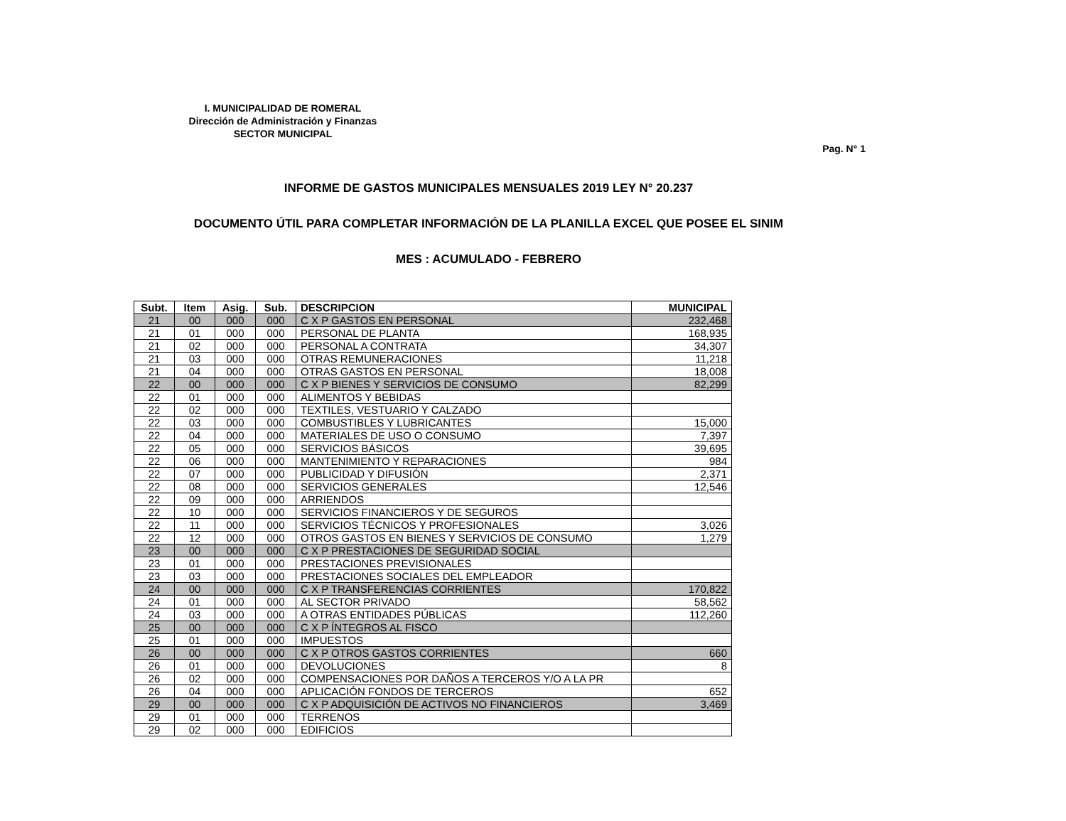I. MUNICIPALIDAD DE ROMERAL
Dirección de Administración y Finanzas
SECTOR MUNICIPAL
Pag. N° 1
INFORME DE GASTOS MUNICIPALES MENSUALES 2019 LEY N° 20.237
DOCUMENTO ÚTIL PARA COMPLETAR INFORMACIÓN DE LA PLANILLA EXCEL QUE POSEE EL SINIM
MES : ACUMULADO - FEBRERO
| Subt. | Item | Asig. | Sub. | DESCRIPCION | MUNICIPAL |
| --- | --- | --- | --- | --- | --- |
| 21 | 00 | 000 | 000 | C X P GASTOS EN PERSONAL | 232,468 |
| 21 | 01 | 000 | 000 | PERSONAL DE PLANTA | 168,935 |
| 21 | 02 | 000 | 000 | PERSONAL A CONTRATA | 34,307 |
| 21 | 03 | 000 | 000 | OTRAS REMUNERACIONES | 11,218 |
| 21 | 04 | 000 | 000 | OTRAS GASTOS EN PERSONAL | 18,008 |
| 22 | 00 | 000 | 000 | C X P BIENES Y SERVICIOS DE CONSUMO | 82,299 |
| 22 | 01 | 000 | 000 | ALIMENTOS Y BEBIDAS | |
| 22 | 02 | 000 | 000 | TEXTILES, VESTUARIO Y CALZADO | |
| 22 | 03 | 000 | 000 | COMBUSTIBLES Y LUBRICANTES | 15,000 |
| 22 | 04 | 000 | 000 | MATERIALES DE USO O CONSUMO | 7,397 |
| 22 | 05 | 000 | 000 | SERVICIOS BÁSICOS | 39,695 |
| 22 | 06 | 000 | 000 | MANTENIMIENTO Y REPARACIONES | 984 |
| 22 | 07 | 000 | 000 | PUBLICIDAD Y DIFUSIÓN | 2,371 |
| 22 | 08 | 000 | 000 | SERVICIOS GENERALES | 12,546 |
| 22 | 09 | 000 | 000 | ARRIENDOS | |
| 22 | 10 | 000 | 000 | SERVICIOS FINANCIEROS Y DE SEGUROS | |
| 22 | 11 | 000 | 000 | SERVICIOS TÉCNICOS Y PROFESIONALES | 3,026 |
| 22 | 12 | 000 | 000 | OTROS GASTOS EN BIENES Y SERVICIOS DE CONSUMO | 1,279 |
| 23 | 00 | 000 | 000 | C X P PRESTACIONES DE SEGURIDAD SOCIAL | |
| 23 | 01 | 000 | 000 | PRESTACIONES PREVISIONALES | |
| 23 | 03 | 000 | 000 | PRESTACIONES SOCIALES DEL EMPLEADOR | |
| 24 | 00 | 000 | 000 | C X P TRANSFERENCIAS CORRIENTES | 170,822 |
| 24 | 01 | 000 | 000 | AL SECTOR PRIVADO | 58,562 |
| 24 | 03 | 000 | 000 | A OTRAS ENTIDADES PÚBLICAS | 112,260 |
| 25 | 00 | 000 | 000 | C X P ÍNTEGROS AL FISCO | |
| 25 | 01 | 000 | 000 | IMPUESTOS | |
| 26 | 00 | 000 | 000 | C X P OTROS GASTOS CORRIENTES | 660 |
| 26 | 01 | 000 | 000 | DEVOLUCIONES | 8 |
| 26 | 02 | 000 | 000 | COMPENSACIONES POR DAÑOS A TERCEROS Y/O A LA PR | |
| 26 | 04 | 000 | 000 | APLICACIÓN FONDOS DE TERCEROS | 652 |
| 29 | 00 | 000 | 000 | C X P ADQUISICIÓN DE ACTIVOS NO FINANCIEROS | 3,469 |
| 29 | 01 | 000 | 000 | TERRENOS | |
| 29 | 02 | 000 | 000 | EDIFICIOS | |